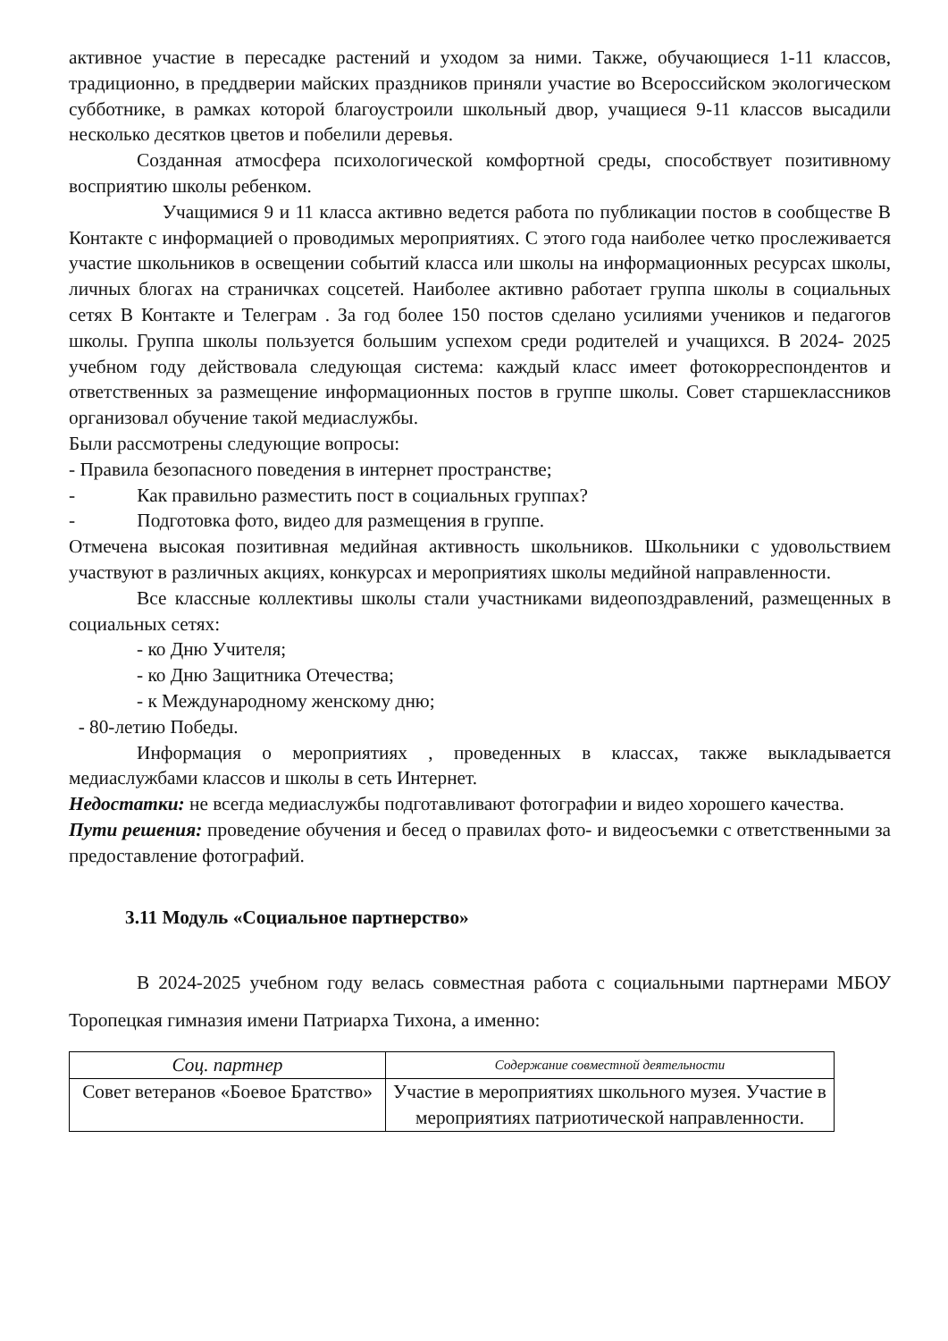активное участие в пересадке растений и уходом за ними. Также, обучающиеся 1-11 классов, традиционно, в преддверии майских праздников приняли участие во Всероссийском экологическом субботнике, в рамках которой благоустроили школьный двор, учащиеся 9-11 классов высадили несколько десятков цветов и побелили деревья.
Созданная атмосфера психологической комфортной среды, способствует позитивному восприятию школы ребенком.
Учащимися 9 и 11 класса активно ведется работа по публикации постов в сообществе В Контакте с информацией о проводимых мероприятиях. С этого года наиболее четко прослеживается участие школьников в освещении событий класса или школы на информационных ресурсах школы, личных блогах на страничках соцсетей. Наиболее активно работает группа школы в социальных сетях В Контакте и Телеграм . За год более 150 постов сделано усилиями учеников и педагогов школы. Группа школы пользуется большим успехом среди родителей и учащихся. В 2024- 2025 учебном году действовала следующая система: каждый класс имеет фотокорреспондентов и ответственных за размещение информационных постов в группе школы. Совет старшеклассников организовал обучение такой медиаслужбы.
Были рассмотрены следующие вопросы:
- Правила безопасного поведения в интернет пространстве;
- Как правильно разместить пост в социальных группах?
- Подготовка фото, видео для размещения в группе.
Отмечена высокая позитивная медийная активность школьников. Школьники с удовольствием участвуют в различных акциях, конкурсах и мероприятиях школы медийной направленности.
Все классные коллективы школы стали участниками видеопоздравлений, размещенных в социальных сетях:
- ко Дню Учителя;
- ко Дню Защитника Отечества;
- к Международному женскому дню;
- 80-летию Победы.
Информация о мероприятиях , проведенных в классах, также выкладывается медиаслужбами классов и школы в сеть Интернет.
Недостатки: не всегда медиаслужбы подготавливают фотографии и видео хорошего качества.
Пути решения: проведение обучения и бесед о правилах фото- и видеосъемки с ответственными за предоставление фотографий.
3.11 Модуль «Социальное партнерство»
В 2024-2025 учебном году велась совместная работа с социальными партнерами МБОУ Торопецкая гимназия имени Патриарха Тихона, а именно:
| Соц. партнер | Содержание совместной деятельности |
| --- | --- |
| Совет ветеранов «Боевое Братство» | Участие в мероприятиях школьного музея. Участие в мероприятиях патриотической направленности. |